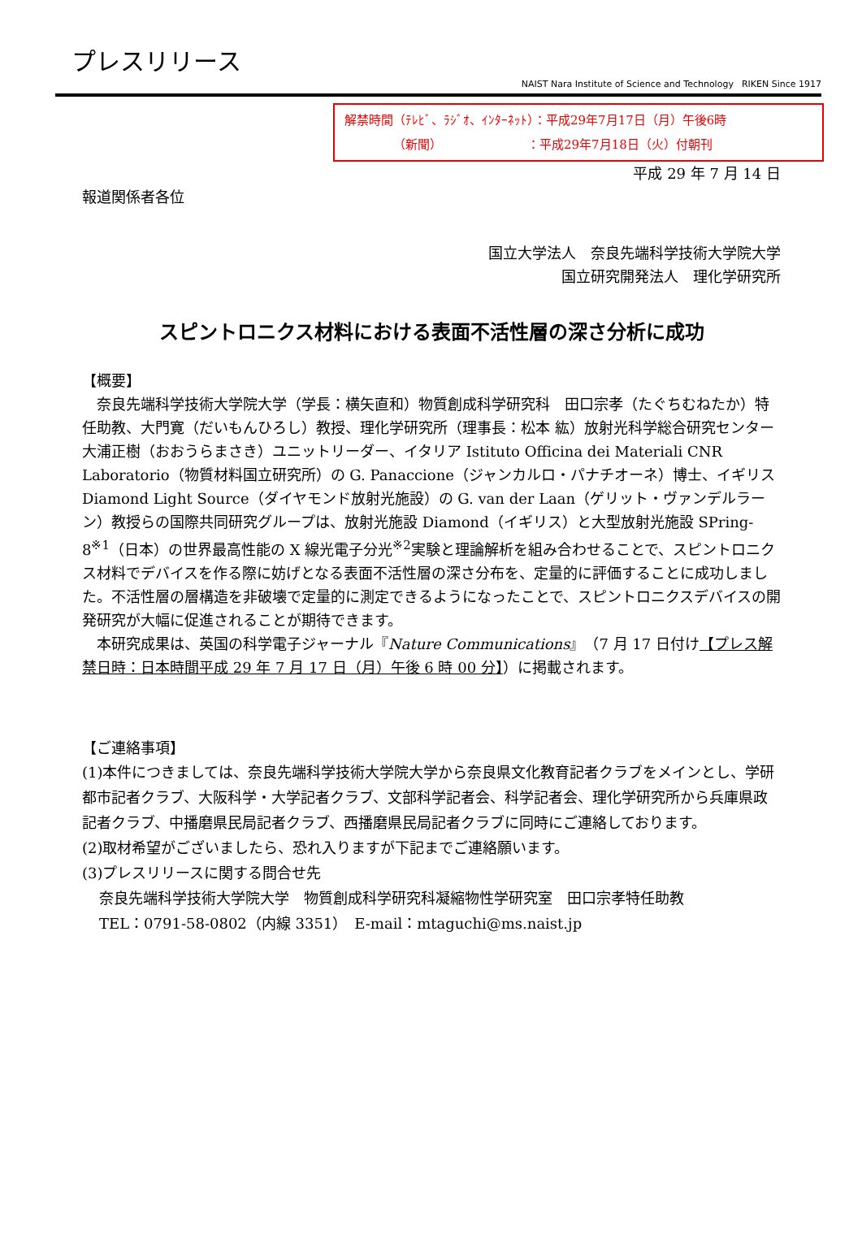プレスリリース
NAIST Nara Institute of Science and Technology RIKEN Since 1917
解禁時間（ﾃﾚﾋﾞ、ﾗｼﾞｵ、ｲﾝﾀｰﾈｯﾄ）：平成29年7月17日（月）午後6時
    （新聞）       ：平成29年7月18日（火）付朝刊
平成 29 年 7 月 14 日
報道関係者各位
国立大学法人　奈良先端科学技術大学院大学
国立研究開発法人　理化学研究所
スピントロニクス材料における表面不活性層の深さ分析に成功
【概要】
　奈良先端科学技術大学院大学（学長：横矢直和）物質創成科学研究科　田口宗孝（たぐちむねたか）特任助教、大門寛（だいもんひろし）教授、理化学研究所（理事長：松本 紘）放射光科学総合研究センター　大浦正樹（おおうらまさき）ユニットリーダー、イタリア Istituto Officina dei Materiali CNR Laboratorio（物質材料国立研究所）の G. Panaccione（ジャンカルロ・パナチオーネ）博士、イギリス Diamond Light Source（ダイヤモンド放射光施設）の G. van der Laan（ゲリット・ヴァンデルラーン）教授らの国際共同研究グループは、放射光施設 Diamond（イギリス）と大型放射光施設 SPring-8<sup>※1</sup>（日本）の世界最高性能の X 線光電子分光<sup>※2</sup>実験と理論解析を組み合わせることで、スピントロニクス材料でデバイスを作る際に妨げとなる表面不活性層の深さ分布を、定量的に評価することに成功しました。不活性層の層構造を非破壊で定量的に測定できるようになったことで、スピントロニクスデバイスの開発研究が大幅に促進されることが期待できます。
　本研究成果は、英国の科学電子ジャーナル『Nature Communications』（7 月 17 日付け【プレス解禁日時：日本時間平成 29 年 7 月 17 日（月）午後 6 時 00 分】）に掲載されます。
【ご連絡事項】
(1)本件につきましては、奈良先端科学技術大学院大学から奈良県文化教育記者クラブをメインとし、学研都市記者クラブ、大阪科学・大学記者クラブ、文部科学記者会、科学記者会、理化学研究所から兵庫県政記者クラブ、中播磨県民局記者クラブ、西播磨県民局記者クラブに同時にご連絡しております。
(2)取材希望がございましたら、恐れ入りますが下記までご連絡願います。
(3)プレスリリースに関する問合せ先
奈良先端科学技術大学院大学　物質創成科学研究科凝縮物性学研究室　田口宗孝特任助教
TEL：0791-58-0802（内線 3351）　E-mail：mtaguchi@ms.naist.jp